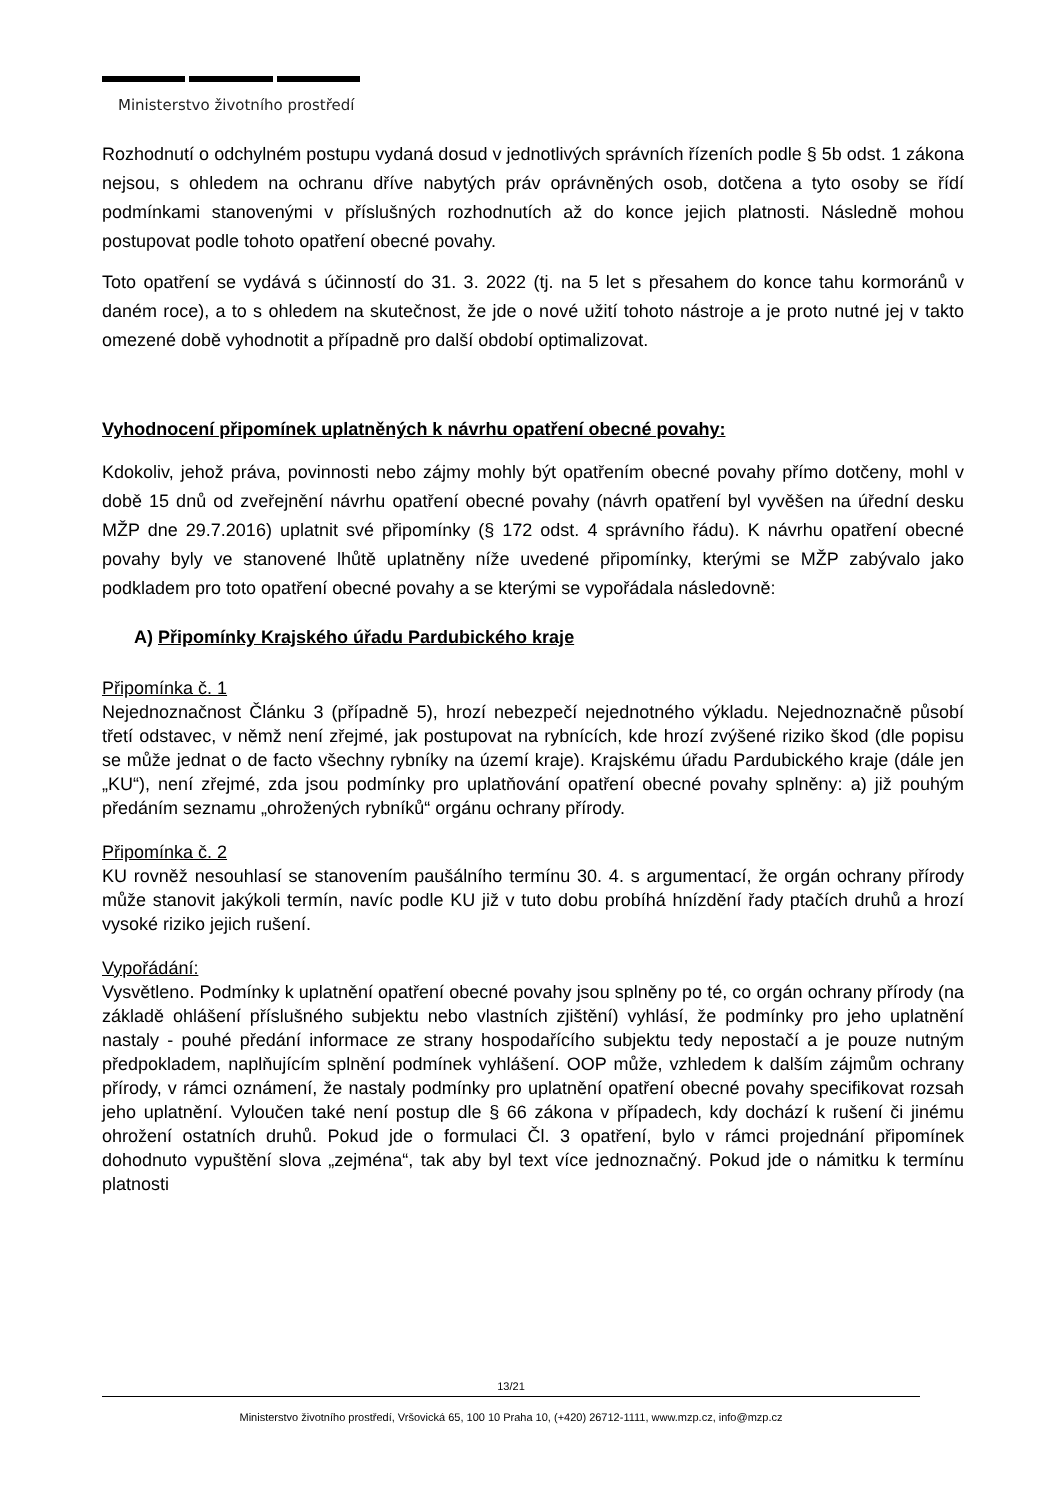Ministerstvo životního prostředí
Rozhodnutí o odchylném postupu vydaná dosud v jednotlivých správních řízeních podle § 5b odst. 1 zákona nejsou, s ohledem na ochranu dříve nabytých práv oprávněných osob, dotčena a tyto osoby se řídí podmínkami stanovenými v příslušných rozhodnutích až do konce jejich platnosti. Následně mohou postupovat podle tohoto opatření obecné povahy.
Toto opatření se vydává s účinností do 31. 3. 2022 (tj. na 5 let s přesahem do konce tahu kormoránů v daném roce), a to s ohledem na skutečnost, že jde o nové užití tohoto nástroje a je proto nutné jej v takto omezené době vyhodnotit a případně pro další období optimalizovat.
Vyhodnocení připomínek uplatněných k návrhu opatření obecné povahy:
Kdokoliv, jehož práva, povinnosti nebo zájmy mohly být opatřením obecné povahy přímo dotčeny, mohl v době 15 dnů od zveřejnění návrhu opatření obecné povahy (návrh opatření byl vyvěšen na úřední desku MŽP dne 29.7.2016) uplatnit své připomínky (§ 172 odst. 4 správního řádu). K návrhu opatření obecné povahy byly ve stanovené lhůtě uplatněny níže uvedené připomínky, kterými se MŽP zabývalo jako podkladem pro toto opatření obecné povahy a se kterými se vypořádala následovně:
A) Připomínky Krajského úřadu Pardubického kraje
Připomínka č. 1
Nejednoznačnost Článku 3 (případně 5), hrozí nebezpečí nejednotného výkladu. Nejednoznačně působí třetí odstavec, v němž není zřejmé, jak postupovat na rybnících, kde hrozí zvýšené riziko škod (dle popisu se může jednat o de facto všechny rybníky na území kraje). Krajskému úřadu Pardubického kraje (dále jen „KU“), není zřejmé, zda jsou podmínky pro uplatňování opatření obecné povahy splněny: a) již pouhým předáním seznamu „ohrožených rybníků“ orgánu ochrany přírody.
Připomínka č. 2
KU rovněž nesouhlasí se stanovením paušálního termínu 30. 4. s argumentací, že orgán ochrany přírody může stanovit jakýkoli termín, navíc podle KU již v tuto dobu probíhá hnízdění řady ptačích druhů a hrozí vysoké riziko jejich rušení.
Vypořádání:
Vysvětleno. Podmínky k uplatnění opatření obecné povahy jsou splněny po té, co orgán ochrany přírody (na základě ohlášení příslušného subjektu nebo vlastních zjištění) vyhlásí, že podmínky pro jeho uplatnění nastaly - pouhé předání informace ze strany hospodařícího subjektu tedy nepostačí a je pouze nutným předpokladem, naplňujícím splnění podmínek vyhlášení. OOP může, vzhledem k dalším zájmům ochrany přírody, v rámci oznámení, že nastaly podmínky pro uplatnění opatření obecné povahy specifikovat rozsah jeho uplatnění. Vyloučen také není postup dle § 66 zákona v případech, kdy dochází k rušení či jinému ohrožení ostatních druhů. Pokud jde o formulaci Čl. 3 opatření, bylo v rámci projednání připomínek dohodnuto vypuštění slova „zejména“, tak aby byl text více jednoznačný. Pokud jde o námitku k termínu platnosti
13/21
Ministerstvo životního prostředí, Vršovická 65, 100 10 Praha 10, (+420) 26712-1111, www.mzp.cz, info@mzp.cz